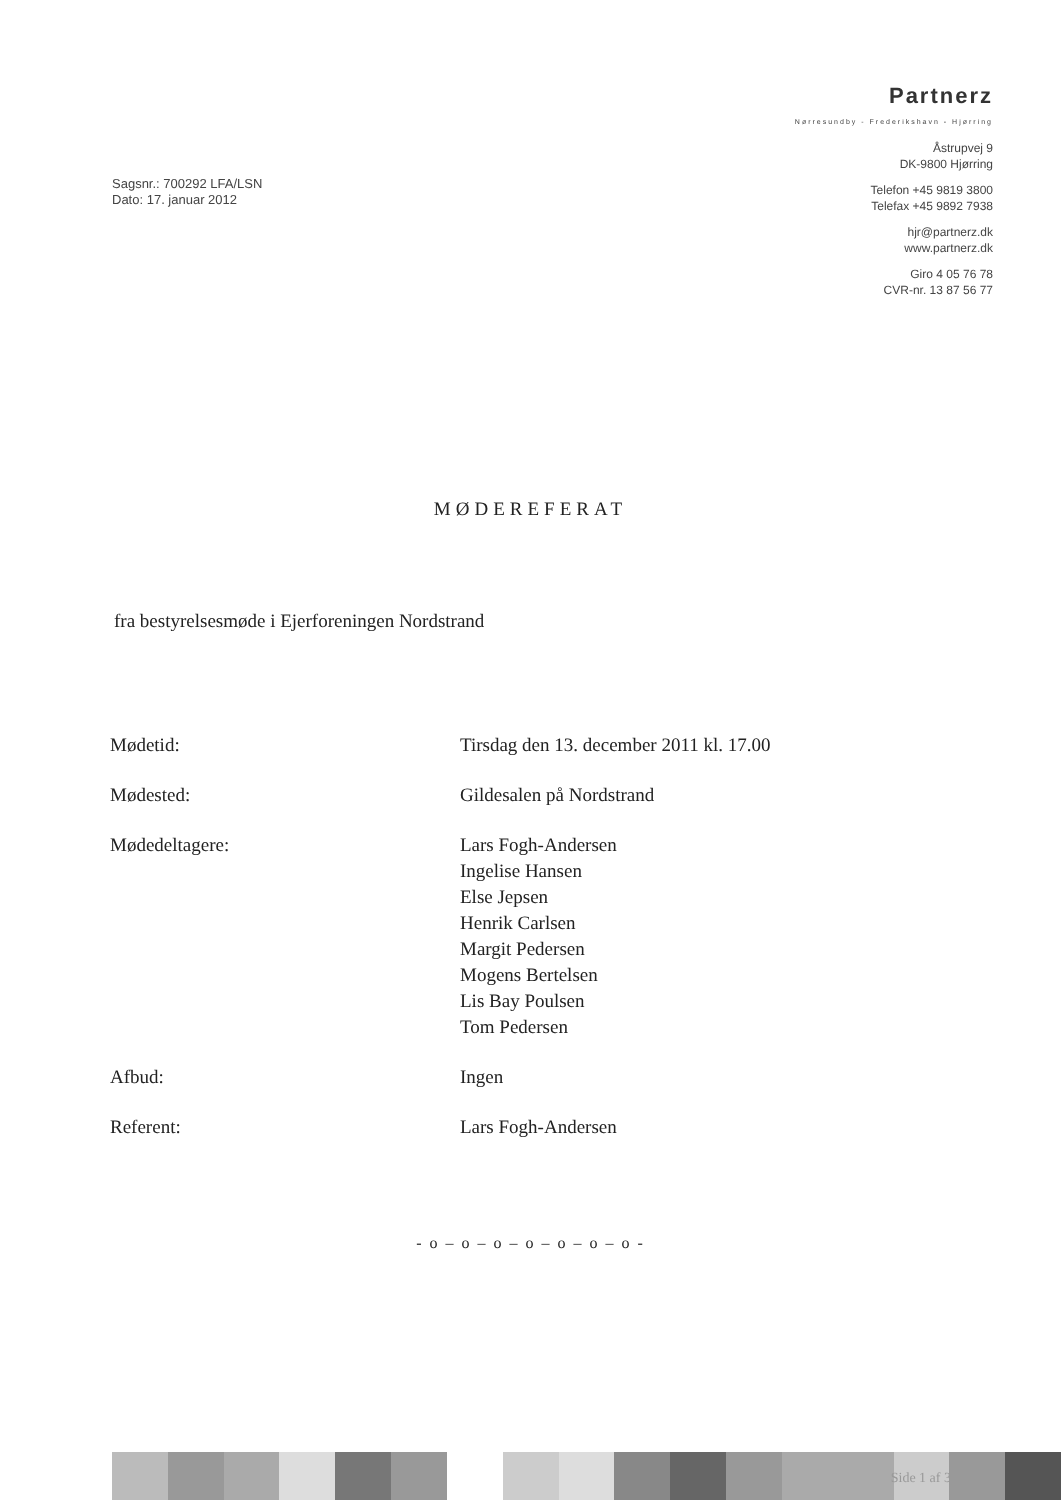Sagsnr.: 700292 LFA/LSN
Dato: 17. januar 2012
Partnerz
Nørresundby - Frederikshavn - Hjørring
Åstrupvej 9
DK-9800 Hjørring
Telefon +45 9819 3800
Telefax +45 9892 7938
hjr@partnerz.dk
www.partnerz.dk
Giro 4 05 76 78
CVR-nr. 13 87 56 77
MØDEREFERAT
fra bestyrelsesmøde i Ejerforeningen Nordstrand
| Mødetid: | Tirsdag den 13. december 2011 kl. 17.00 |
| Mødested: | Gildesalen på Nordstrand |
| Mødedeltagere: | Lars Fogh-Andersen Ingelise Hansen Else Jepsen Henrik Carlsen Margit Pedersen Mogens Bertelsen Lis Bay Poulsen Tom Pedersen |
| Afbud: | Ingen |
| Referent: | Lars Fogh-Andersen |
- o – o – o – o – o – o – o -
Side 1 af 3